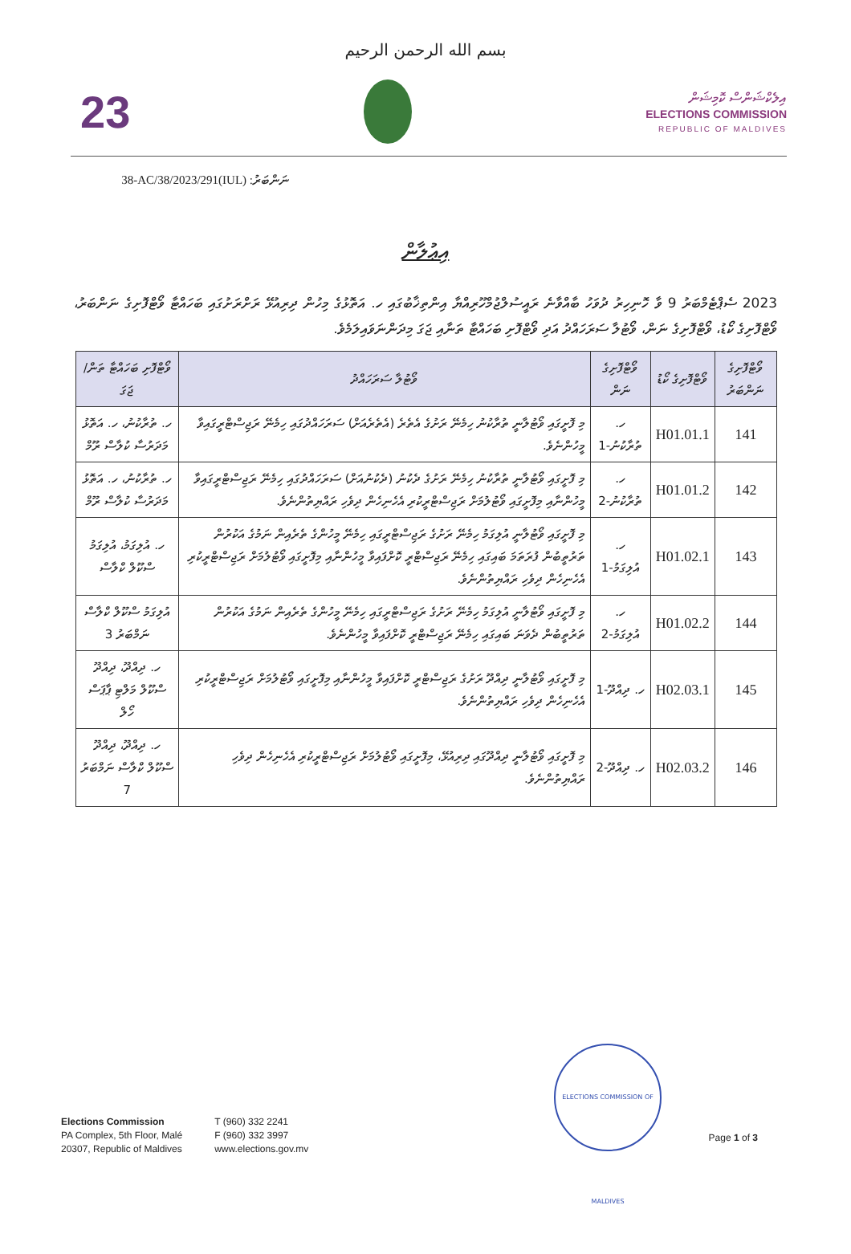بسم الله الرحمن الرحيم
23
އިލެކްޝަންސް ކޮމިޝަން
ELECTIONS COMMISSION
REPUBLIC OF MALDIVES
ނަންބަރު: (IUL)38-AC/38/2023/291
އިޢުލާން
2023 ސެޕްޓެމްބަރު 9 ވާ ހޮނިހިރު ދުވަހު ބާއްވާނެ ރައީސުލްޖުމްހޫރިއްޔާ އިންތިޚާބުގައި ހ. އަތޮޅުގެ މިހުން ދިރިއުޅޭ ރަށްރަށުގައި ބަހައްޓާ ވޯޓްފޮށިގެ ނަންބަރު، ވޯޓްފޮށިގެ ކޯޑު، ވޯޓްފޮށިގެ ނަން، ވޯޓުލާ ސަރަހައްދު އަދި ވޯޓްފޮށި ބަހައްޓާ ތަނާއި ޖަގަ މިދަންނަވައިލަމެވެ.
| ވޯޓްފޮށިގެ ނަންބަރު | ވޯޓްފޮށިގެ ކޯޑު | ވޯޓްފޮށިގެ ނަން | ވޯޓުލާ ސަރަހައްދު | ވޯޓްފޮށި ބަހައްޓާ ތަން/ޖަގަ |
| --- | --- | --- | --- | --- |
| 141 | H01.01.1 | ހ. ތުރާކުނު-1 | މި ފޮށީގައި ވޯޓުލާނީ ތުރާކުނު ހިމެނޭ ރަށުގެ އެތެރެ (އެތެރެއަށް) ސަރަހައްދުގައި ހިމެނޭ ރަޖިސްޓްރީގައިވާ މީހުންނެވެ. | ހ. ތުރާކުނު، ހ. އަތޮޅު މަދަރުސާ ކުލާސް ރޫމް |
| 142 | H01.01.2 | ހ. ތުރާކުނު-2 | މި ފޮށީގައި ވޯޓުލާނީ ތުރާކުނު ހިމެނޭ ރަށުގެ ދެކުނު (ދެކުނުއަށް) ސަރަހައްދުގައި ހިމެނޭ ރަޖިސްޓްރީގައިވާ މީހުންނާއި މިފޮށީގައި ވޯޓުލުމަށް ރަޖިސްޓްރީކުރި އެހެނިހެން ދިވެހި ރައްޔިތުންނެވެ. | ހ. ތުރާކުނު، ހ. އަތޮޅު މަދަރުސާ ކުލާސް ރޫމް |
| 143 | H01.02.1 | ހ. އުލިގަމު-1 | މި ފޮށީގައި ވޯޓުލާނީ އުލިގަމު ހިމެނޭ ރަށުގެ ރަޖިސްޓްރީގައި ހިމެނޭ މީހުންގެ ތެރެއިން ނަމުގެ އަކުރުން ތަރުތީބުން ފުރަތަމަ ބައިގައި ހިމެނޭ ރަޖިސްޓްރީ ކޮށްފައިވާ މީހުންނާއި މިފޮށީގައި ވޯޓުލުމަށް ރަޖިސްޓްރީކުރި އެހެނިހެން ދިވެހި ރައްޔިތުންނެވެ. | ހ. އުލިގަމު، އުލިގަމު ސްކޫލް ކްލާސް |
| 144 | H01.02.2 | ހ. އުލިގަމު-2 | މި ފޮށީގައި ވޯޓުލާނީ އުލިގަމު ހިމެނޭ ރަށުގެ ރަޖިސްޓްރީގައި ހިމެނޭ މީހުންގެ ތެރެއިން ނަމުގެ އަކުރުން ތަރުތީބުން ދެވަނަ ބައިގައި ހިމެނޭ ރަޖިސްޓްރީ ކޮށްފައިވާ މީހުންނެވެ. | އުލިގަމު ސްކޫލް ކްލާސް ނަމްބަރު 3 |
| 145 | H02.03.1 | ހ. ދިއްދޫ-1 | މި ފޮށީގައި ވޯޓުލާނީ ދިއްދޫ ރަށުގެ ރަޖިސްޓްރީ ކޮށްފައިވާ މީހުންނާއި މިފޮށީގައި ވޯޓުލުމަށް ރަޖިސްޓްރީކުރި އެހެނިހެން ދިވެހި ރައްޔިތުންނެވެ. | ހ. ދިއްދޫ، ދިއްދޫ ސްކޫލް މަލްޓި ޕާޕަސް ހޯލް |
| 146 | H02.03.2 | ހ. ދިއްދޫ-2 | މި ފޮށީގައި ވޯޓުލާނީ ދިއްދޫގައި ދިރިއުޅޭ، މިފޮށީގައި ވޯޓުލުމަށް ރަޖިސްޓްރީކުރި އެހެނިހެން ދިވެހި ރައްޔިތުންނެވެ. | ހ. ދިއްދޫ، ދިއްދޫ ސްކޫލް ކްލާސް ނަމްބަރު 7 |
ELECTIONS COMMISSION OF MALDIVES
Elections Commission
PA Complex, 5th Floor, Malé
20307, Republic of Maldives
T (960) 332 2241
F (960) 332 3997
www.elections.gov.mv
Page 1 of 3